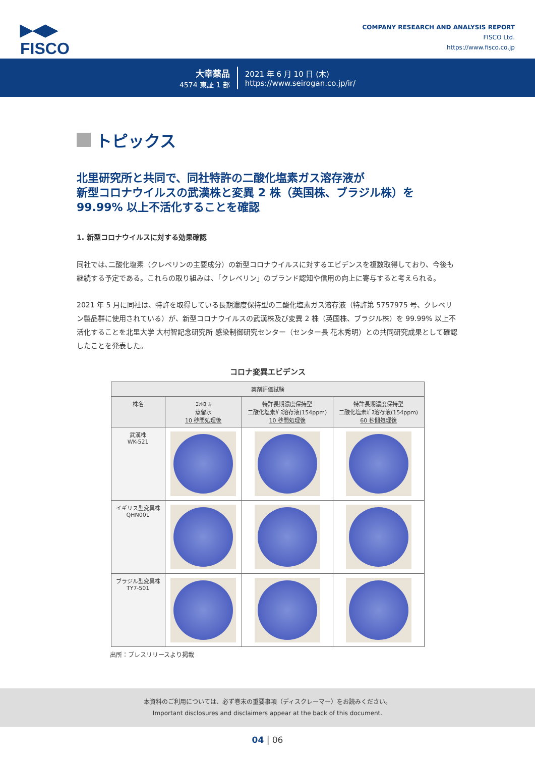▶◀▶
FISCO
COMPANY RESEARCH AND ANALYSIS REPORT
FISCO Ltd.
https://www.fisco.co.jp
大幸薬品
4574 東証 1 部
2021 年 6 月 10 日 (木)
https://www.seirogan.co.jp/ir/
トピックス
北里研究所と共同で、同社特許の二酸化塩素ガス溶存液が
新型コロナウイルスの武漢株と変異 2 株（英国株、ブラジル株）を
99.99% 以上不活化することを確認
1. 新型コロナウイルスに対する効果確認
同社では､二酸化塩素（クレベリンの主要成分）の新型コロナウイルスに対するエビデンスを複数取得しており、今後も継続する予定である。これらの取り組みは、「クレベリン」のブランド認知や信用の向上に寄与すると考えられる。
2021 年 5 月に同社は、特許を取得している長期濃度保持型の二酸化塩素ガス溶存液（特許第 5757975 号、クレベリン製品群に使用されている）が、新型コロナウイルスの武漢株及び変異 2 株（英国株、ブラジル株）を 99.99% 以上不活化することを北里大学 大村智記念研究所 感染制御研究センター（センター長 花木秀明）との共同研究成果として確認したことを発表した。
コロナ変異エビデンス
| 薬剤評価試験 | | | |
| --- | --- | --- | --- |
| 株名 | ｺﾝﾄﾛｰﾙ 蒸留水 10 秒間処理後 | 特許長期濃度保持型 二酸化塩素ｶﾞｽ溶存液(154ppm) 10 秒間処理後 | 特許長期濃度保持型 二酸化塩素ｶﾞｽ溶存液(154ppm) 60 秒間処理後 |
| 武漢株 WK-521 | | | |
| イギリス型変異株 QHN001 | | | |
| ブラジル型変異株 TY7-501 | | | |
出所：プレスリリースより掲載
本資料のご利用については、必ず巻末の重要事項（ディスクレーマー）をお読みください。
Important disclosures and disclaimers appear at the back of this document.
04 | 06